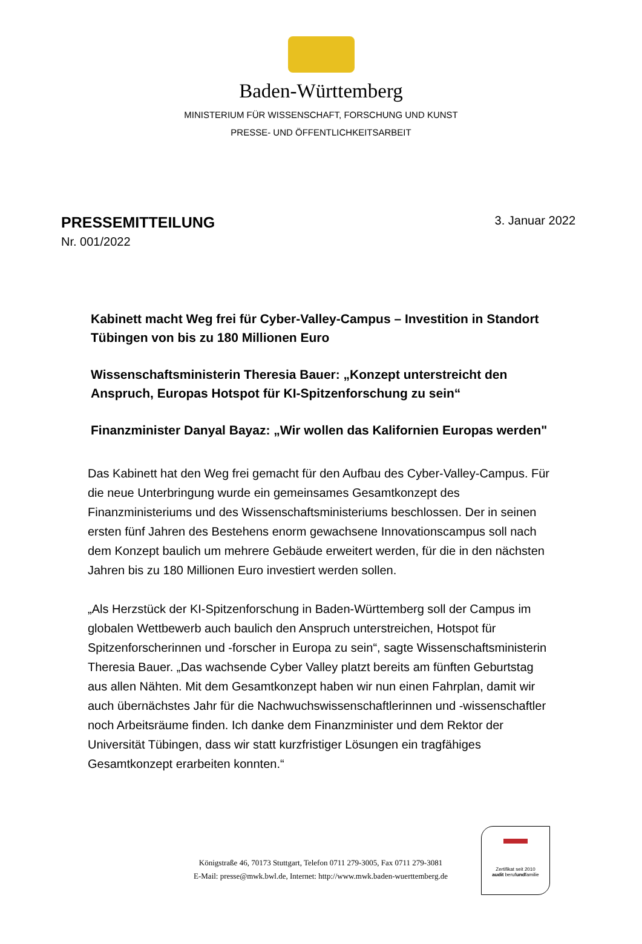Baden-Württemberg
MINISTERIUM FÜR WISSENSCHAFT, FORSCHUNG UND KUNST
PRESSE- UND ÖFFENTLICHKEITSARBEIT
PRESSEMITTEILUNG
3. Januar 2022
Nr. 001/2022
Kabinett macht Weg frei für Cyber-Valley-Campus – Investition in Standort Tübingen von bis zu 180 Millionen Euro
Wissenschaftsministerin Theresia Bauer: „Konzept unterstreicht den Anspruch, Europas Hotspot für KI-Spitzenforschung zu sein“
Finanzminister Danyal Bayaz: „Wir wollen das Kalifornien Europas werden"
Das Kabinett hat den Weg frei gemacht für den Aufbau des Cyber-Valley-Campus. Für die neue Unterbringung wurde ein gemeinsames Gesamtkonzept des Finanzministeriums und des Wissenschaftsministeriums beschlossen. Der in seinen ersten fünf Jahren des Bestehens enorm gewachsene Innovationscampus soll nach dem Konzept baulich um mehrere Gebäude erweitert werden, für die in den nächsten Jahren bis zu 180 Millionen Euro investiert werden sollen.
„Als Herzstück der KI-Spitzenforschung in Baden-Württemberg soll der Campus im globalen Wettbewerb auch baulich den Anspruch unterstreichen, Hotspot für Spitzenforscherinnen und -forscher in Europa zu sein“, sagte Wissenschaftsministerin Theresia Bauer. „Das wachsende Cyber Valley platzt bereits am fünften Geburtstag aus allen Nähten. Mit dem Gesamtkonzept haben wir nun einen Fahrplan, damit wir auch übernächstes Jahr für die Nachwuchswissenschaftlerinnen und -wissenschaftler noch Arbeitsräume finden. Ich danke dem Finanzminister und dem Rektor der Universität Tübingen, dass wir statt kurzfristiger Lösungen ein tragfähiges Gesamtkonzept erarbeiten konnten.“
Königstraße 46, 70173 Stuttgart, Telefon 0711 279-3005, Fax 0711 279-3081
E-Mail: presse@mwk.bwl.de, Internet: http://www.mwk.baden-wuerttemberg.de
Zertifikat seit 2010
audit berufundfamilie